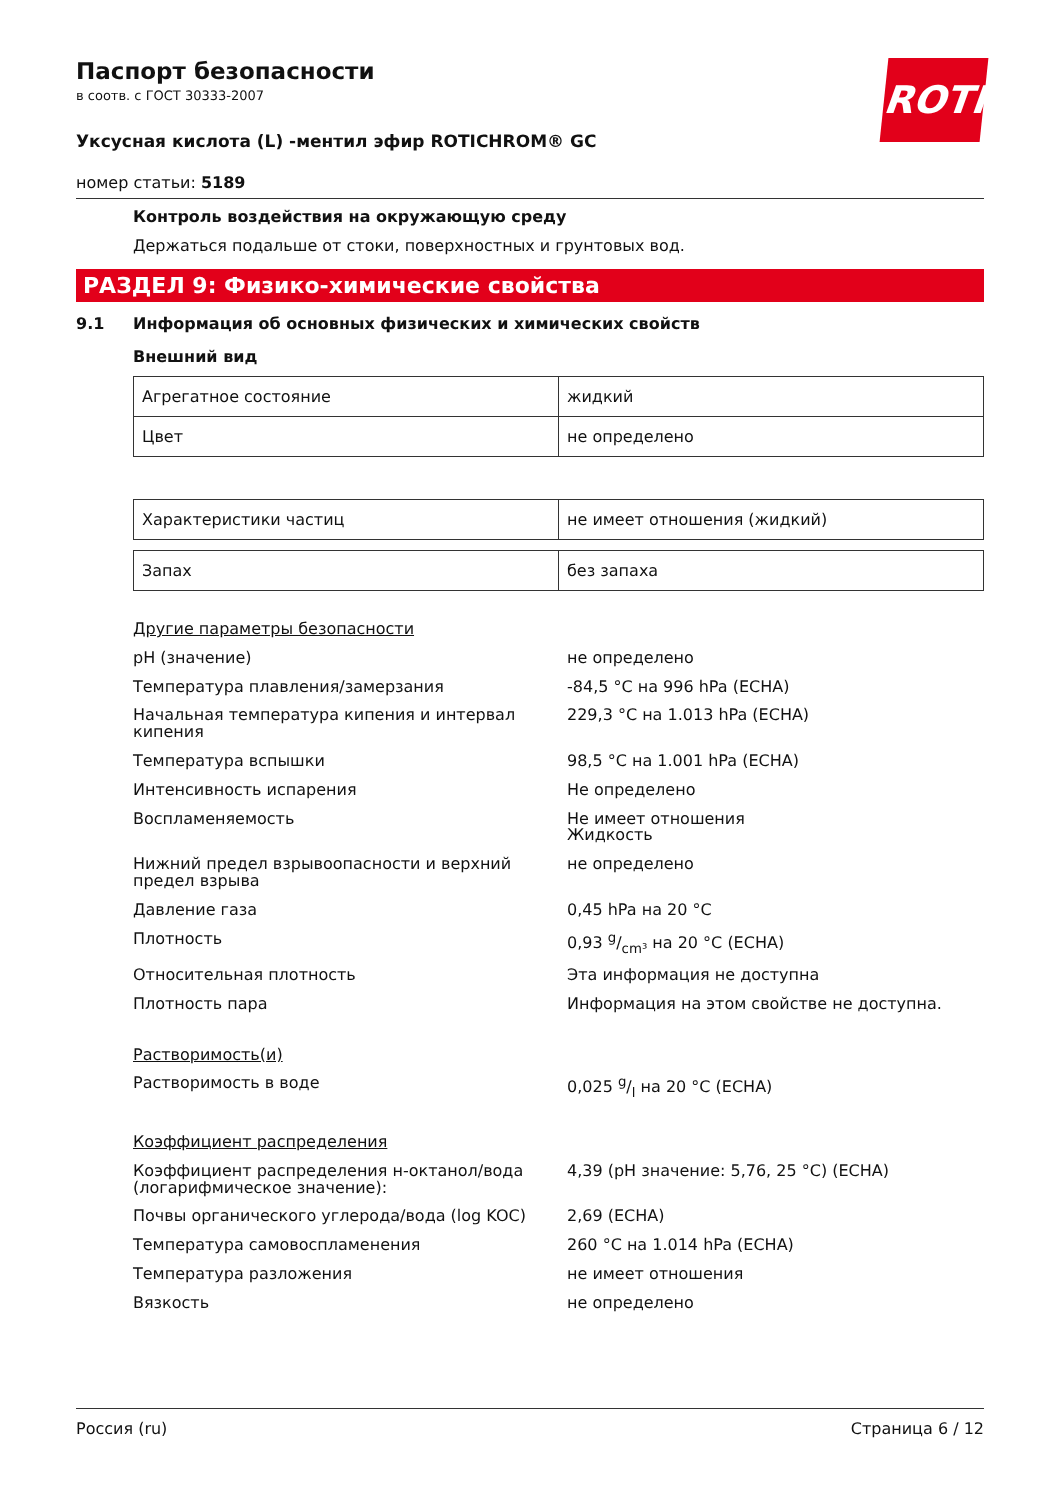Паспорт безопасности
в соотв. с ГОСТ 30333-2007
ROTH
Уксусная кислота (L) -ментил эфир ROTICHROM® GC
номер статьи: 5189
Контроль воздействия на окружающую среду
Держаться подальше от стоки, поверхностных и грунтовых вод.
РАЗДЕЛ 9: Физико-химические свойства
9.1 Информация об основных физических и химических свойств
Внешний вид
| Агрегатное состояние | жидкий |
| Цвет | не определено |
| Характеристики частиц | не имеет отношения (жидкий) |
| Запах | без запаха |
| Другие параметры безопасности | |
| pH (значение) | не определено |
| Температура плавления/замерзания | -84,5 °C на 996 hPa (ECHA) |
| Начальная температура кипения и интервал кипения | 229,3 °C на 1.013 hPa (ECHA) |
| Температура вспышки | 98,5 °C на 1.001 hPa (ECHA) |
| Интенсивность испарения | Не определено |
| Воспламеняемость | Не имеет отношения Жидкость |
| Нижний предел взрывоопасности и верхний предел взрыва | не определено |
| Давление газа | 0,45 hPa на 20 °C |
| Плотность | 0,93 g/cm³ на 20 °C (ECHA) |
| Относительная плотность | Эта информация не доступна |
| Плотность пара | Информация на этом свойстве не доступна. |
| Растворимость(и) | |
| Растворимость в воде | 0,025 g/l на 20 °C (ECHA) |
| Коэффициент распределения | |
| Коэффициент распределения н-октанол/вода (логарифмическое значение): | 4,39 (pH значение: 5,76, 25 °C) (ECHA) |
| Почвы органического углерода/вода (log KOC) | 2,69 (ECHA) |
| Температура самовоспламенения | 260 °C на 1.014 hPa (ECHA) |
| Температура разложения | не имеет отношения |
| Вязкость | не определено |
Россия (ru) Страница 6 / 12